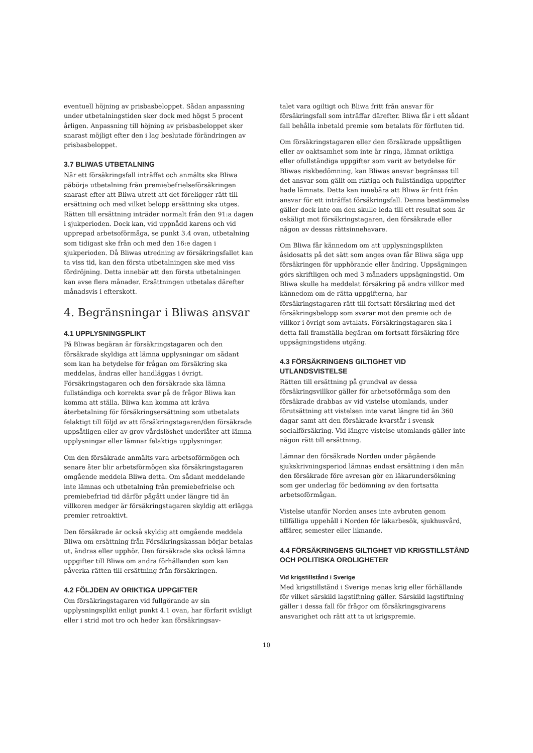eventuell höjning av prisbasbeloppet. Sådan anpassning under utbetalningstiden sker dock med högst 5 procent årligen. Anpassning till höjning av prisbasbeloppet sker snarast möjligt efter den i lag beslutade förändringen av prisbasbeloppet.
3.7 BLIWAS UTBETALNING
När ett försäkringsfall inträffat och anmälts ska Bliwa påbörja utbetalning från premiebefrielseförsäkringen snarast efter att Bliwa utrett att det föreligger rätt till ersättning och med vilket belopp ersättning ska utges. Rätten till ersättning inträder normalt från den 91:a dagen i sjukperioden. Dock kan, vid uppnådd karens och vid upprepad arbetsoförmåga, se punkt 3.4 ovan, utbetalning som tidigast ske från och med den 16:e dagen i sjukperioden. Då Bliwas utredning av försäkringsfallet kan ta viss tid, kan den första utbetalningen ske med viss fördröjning. Detta innebär att den första utbetalningen kan avse flera månader. Ersättningen utbetalas därefter månadsvis i efterskott.
4. Begränsningar i Bliwas ansvar
4.1 UPPLYSNINGSPLIKT
På Bliwas begäran är försäkringstagaren och den försäkrade skyldiga att lämna upplysningar om sådant som kan ha betydelse för frågan om försäkring ska meddelas, ändras eller handläggas i övrigt. Försäkringstagaren och den försäkrade ska lämna fullständiga och korrekta svar på de frågor Bliwa kan komma att ställa. Bliwa kan komma att kräva återbetalning för försäkringsersättning som utbetalats felaktigt till följd av att försäkringstagaren/den försäkrade uppsåtligen eller av grov vårdslöshet underlåter att lämna upplysningar eller lämnar felaktiga upplysningar.
Om den försäkrade anmälts vara arbetsoförmögen och senare åter blir arbetsförmögen ska försäkringstagaren omgående meddela Bliwa detta. Om sådant meddelande inte lämnas och utbetalning från premiebefrielse och premiebefriad tid därför pågått under längre tid än villkoren medger är försäkringstagaren skyldig att erlägga premier retroaktivt.
Den försäkrade är också skyldig att omgående meddela Bliwa om ersättning från Försäkringskassan börjar betalas ut, ändras eller upphör. Den försäkrade ska också lämna uppgifter till Bliwa om andra förhållanden som kan påverka rätten till ersättning från försäkringen.
4.2 FÖLJDEN AV ORIKTIGA UPPGIFTER
Om försäkringstagaren vid fullgörande av sin upplysningsplikt enligt punkt 4.1 ovan, har förfarit svikligt eller i strid mot tro och heder kan försäkringsav-
talet vara ogiltigt och Bliwa fritt från ansvar för försäkringsfall som inträffar därefter. Bliwa får i ett sådant fall behålla inbetald premie som betalats för förfluten tid.
Om försäkringstagaren eller den försäkrade uppsåtligen eller av oaktsamhet som inte är ringa, lämnat oriktiga eller ofullständiga uppgifter som varit av betydelse för Bliwas riskbedömning, kan Bliwas ansvar begränsas till det ansvar som gällt om riktiga och fullständiga uppgifter hade lämnats. Detta kan innebära att Bliwa är fritt från ansvar för ett inträffat försäkringsfall. Denna bestämmelse gäller dock inte om den skulle leda till ett resultat som är oskäligt mot försäkringstagaren, den försäkrade eller någon av dessas rättsinnehavare.
Om Bliwa får kännedom om att upplysningsplikten åsidosatts på det sätt som anges ovan får Bliwa säga upp försäkringen för upphörande eller ändring. Uppsägningen görs skriftligen och med 3 månaders uppsägningstid. Om Bliwa skulle ha meddelat försäkring på andra villkor med kännedom om de rätta uppgifterna, har försäkringstagaren rätt till fortsatt försäkring med det försäkringsbelopp som svarar mot den premie och de villkor i övrigt som avtalats. Försäkringstagaren ska i detta fall framställa begäran om fortsatt försäkring före uppsägningstidens utgång.
4.3 FÖRSÄKRINGENS GILTIGHET VID UTLANDSVISTELSE
Rätten till ersättning på grundval av dessa försäkringsvillkor gäller för arbetsoförmåga som den försäkrade drabbas av vid vistelse utomlands, under förutsättning att vistelsen inte varat längre tid än 360 dagar samt att den försäkrade kvarstår i svensk socialförsäkring. Vid längre vistelse utomlands gäller inte någon rätt till ersättning.
Lämnar den försäkrade Norden under pågående sjukskrivningsperiod lämnas endast ersättning i den mån den försäkrade före avresan gör en läkarundersökning som ger underlag för bedömning av den fortsatta arbetsoförmågan.
Vistelse utanför Norden anses inte avbruten genom tillfälliga uppehåll i Norden för läkarbesök, sjukhusvård, affärer, semester eller liknande.
4.4 FÖRSÄKRINGENS GILTIGHET VID KRIGSTILLSTÅND OCH POLITISKA OROLIGHETER
Vid krigstillstånd i Sverige
Med krigstillstånd i Sverige menas krig eller förhållande för vilket särskild lagstiftning gäller. Särskild lagstiftning gäller i dessa fall för frågor om försäkringsgivarens ansvarighet och rätt att ta ut krigspremie.
10